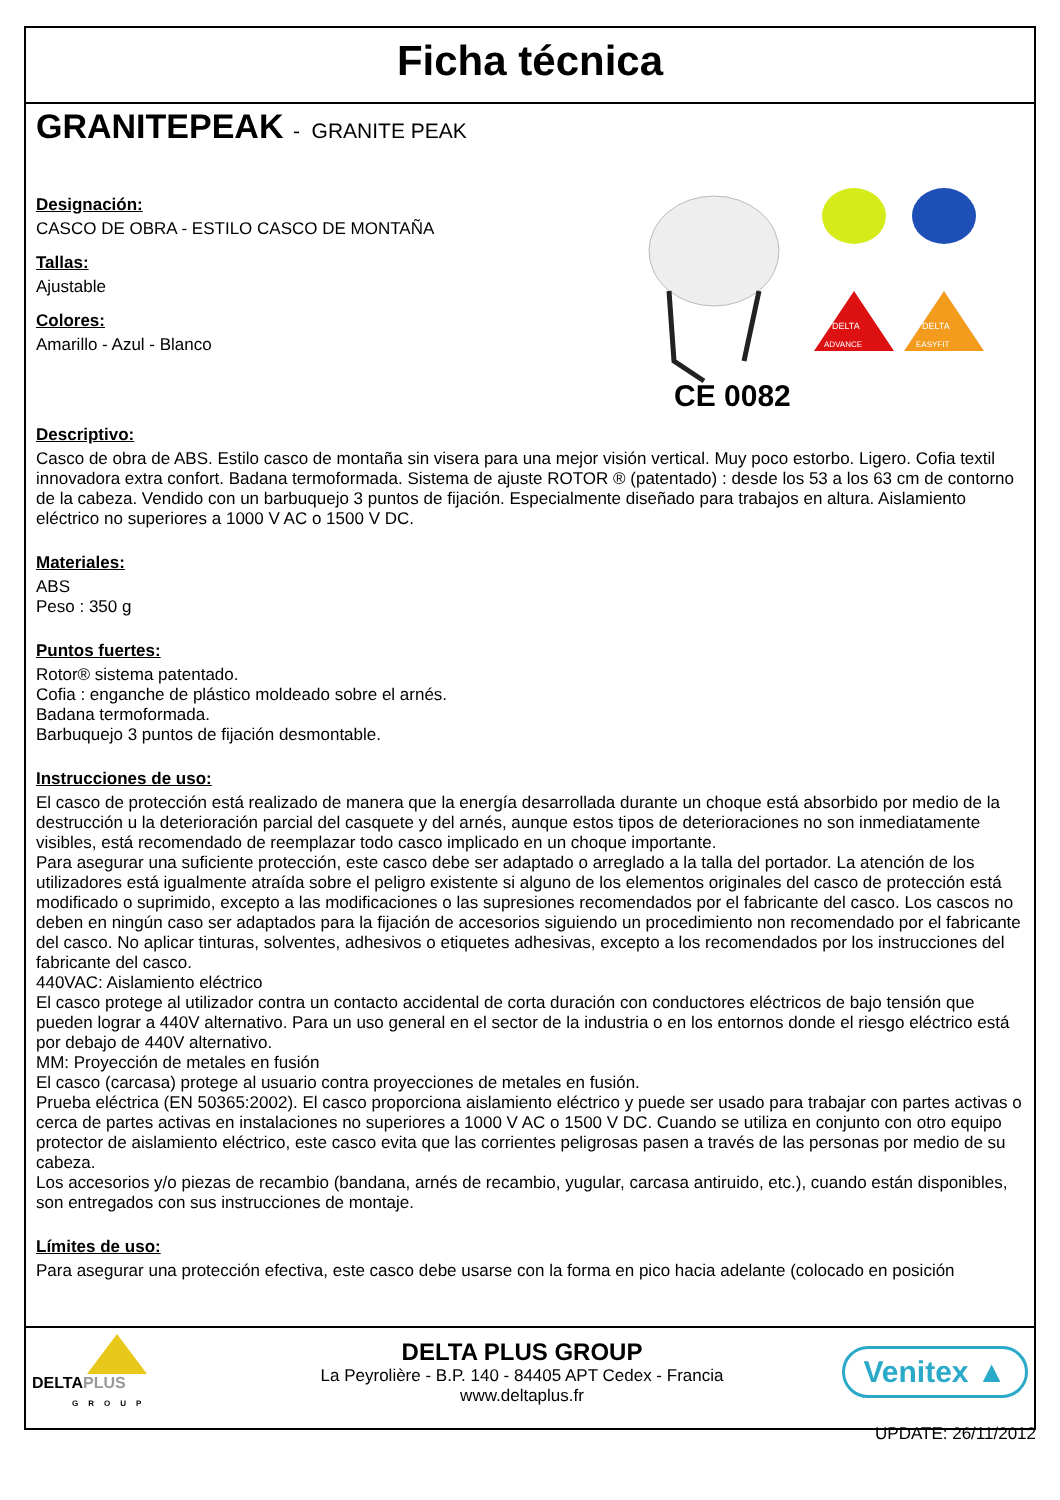Ficha técnica
GRANITEPEAK - GRANITE PEAK
Designación:
CASCO DE OBRA - ESTILO CASCO DE MONTAÑA
Tallas:
Ajustable
Colores:
Amarillo - Azul - Blanco
CE 0082
DELTA
DELTA
ADVANCE
EASYFIT
Descriptivo:
Casco de obra de ABS. Estilo casco de montaña sin visera para una mejor visión vertical. Muy poco estorbo. Ligero. Cofia textil innovadora extra confort. Badana termoformada. Sistema de ajuste ROTOR ® (patentado) : desde los 53 a los 63 cm de contorno de la cabeza. Vendido con un barbuquejo 3 puntos de fijación. Especialmente diseñado para trabajos en altura. Aislamiento eléctrico no superiores a 1000 V AC o 1500 V DC.
Materiales:
ABS
Peso : 350 g
Puntos fuertes:
Rotor® sistema patentado.
Cofia : enganche de plástico moldeado sobre el arnés.
Badana termoformada.
Barbuquejo 3 puntos de fijación desmontable.
Instrucciones de uso:
El casco de protección está realizado de manera que la energía desarrollada durante un choque está absorbido por medio de la destrucción u la deterioración parcial del casquete y del arnés, aunque estos tipos de deterioraciones no son inmediatamente visibles, está recomendado de reemplazar todo casco implicado en un choque importante.
Para asegurar una suficiente protección, este casco debe ser adaptado o arreglado a la talla del portador. La atención de los utilizadores está igualmente atraída sobre el peligro existente si alguno de los elementos originales del casco de protección está modificado o suprimido, excepto a las modificaciones o las supresiones recomendados por el fabricante del casco. Los cascos no deben en ningún caso ser adaptados para la fijación de accesorios siguiendo un procedimiento non recomendado por el fabricante del casco. No aplicar tinturas, solventes, adhesivos o etiquetes adhesivas, excepto a los recomendados por los instrucciones del fabricante del casco.
440VAC: Aislamiento eléctrico
El casco protege al utilizador contra un contacto accidental de corta duración con conductores eléctricos de bajo tensión que pueden lograr a 440V alternativo. Para un uso general en el sector de la industria o en los entornos donde el riesgo eléctrico está por debajo de 440V alternativo.
MM: Proyección de metales en fusión
El casco (carcasa) protege al usuario contra proyecciones de metales en fusión.
Prueba eléctrica (EN 50365:2002). El casco proporciona aislamiento eléctrico y puede ser usado para trabajar con partes activas o cerca de partes activas en instalaciones no superiores a 1000 V AC o 1500 V DC. Cuando se utiliza en conjunto con otro equipo protector de aislamiento eléctrico, este casco evita que las corrientes peligrosas pasen a través de las personas por medio de su cabeza.
Los accesorios y/o piezas de recambio (bandana, arnés de recambio, yugular, carcasa antiruido, etc.), cuando están disponibles, son entregados con sus instrucciones de montaje.
Límites de uso:
Para asegurar una protección efectiva, este casco debe usarse con la forma en pico hacia adelante (colocado en posición
DELTAPLUS
GROUP
DELTA PLUS GROUP
La Peyrolière - B.P. 140 - 84405 APT Cedex - Francia
www.deltaplus.fr
Venitex ▲
UPDATE: 26/11/2012